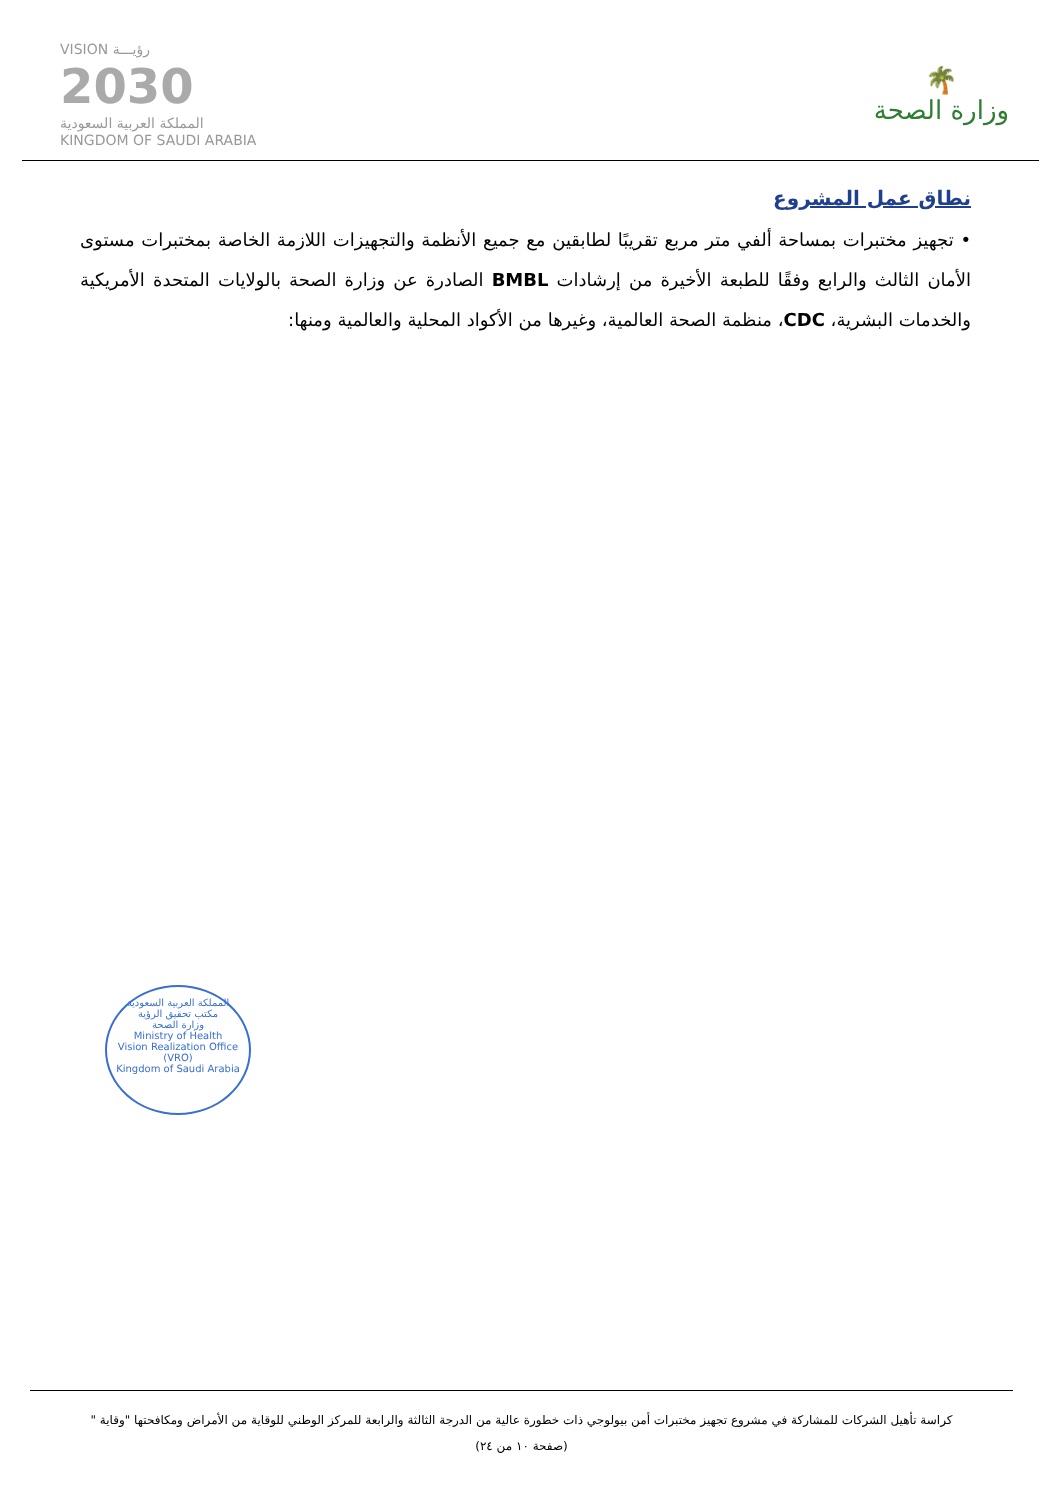VISION رؤيـــة
2030
المملكة العربية السعودية
KINGDOM OF SAUDI ARABIA
🌴
وزارة الصحة
نطاق عمل المشروع
• تجهيز مختبرات بمساحة ألفي متر مربع تقريبًا لطابقين مع جميع الأنظمة والتجهيزات اللازمة الخاصة بمختبرات مستوى الأمان الثالث والرابع وفقًا للطبعة الأخيرة من إرشادات BMBL الصادرة عن وزارة الصحة بالولايات المتحدة الأمريكية والخدمات البشرية، CDC، منظمة الصحة العالمية، وغيرها من الأكواد المحلية والعالمية ومنها:
المملكة العربية السعودية
مكتب تحقيق الرؤية
وزارة الصحة
Ministry of Health
Vision Realization Office (VRO)
Kingdom of Saudi Arabia
كراسة تأهيل الشركات للمشاركة في مشروع تجهيز مختبرات أمن بيولوجي ذات خطورة عالية من الدرجة الثالثة والرابعة للمركز الوطني للوقاية من الأمراض ومكافحتها "وقاية "
(صفحة ١٠ من ٢٤)